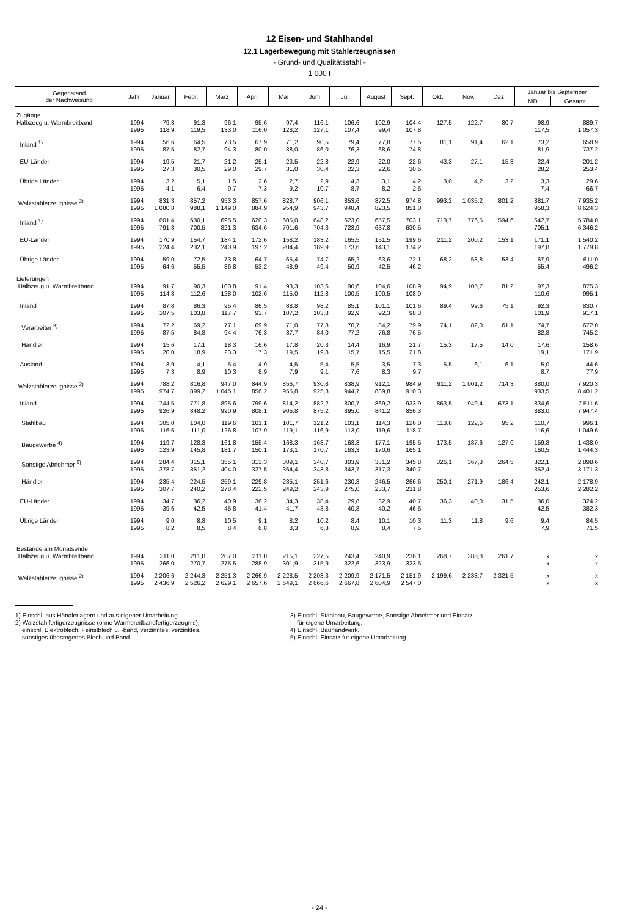12 Eisen- und Stahlhandel
12.1 Lagerbewegung mit Stahlerzeugnissen
- Grund- und Qualitätsstahl -
1 000 t
| Gegenstand der Nachweisung | Jahr | Januar | Febr. | März | April | Mai | Juni | Juli | August | Sept. | Okt. | Nov. | Dez. | Januar bis September | |
| --- | --- | --- | --- | --- | --- | --- | --- | --- | --- | --- | --- | --- | --- | --- | --- |
| | | | | | | | | | | | | | | MD | Gesamt |
| Zugänge | | | | | | | | | | | | | | | |
| Halbzeug u. Warmbreitband | 1994 1995 | 79,3 118,9 | 91,3 119,5 | 96,1 133,0 | 95,6 116,0 | 97,4 128,2 | 116,1 127,1 | 106,6 107,4 | 102,9 99,4 | 104,4 107,8 | 127,5 | 122,7 | 80,7 | 98,9 117,5 | 889,7 1 057,3 |
| Inland <sup>1)</sup> | 1994 1995 | 56,6 87,5 | 64,5 82,7 | 73,5 94,3 | 67,9 80,0 | 71,2 88,0 | 90,5 86,0 | 79,4 76,3 | 77,8 68,6 | 77,5 74,8 | 81,1 | 91,4 | 62,1 | 73,2 81,9 | 658,9 737,2 |
| EU-Länder | 1994 1995 | 19,5 27,3 | 21,7 30,5 | 21,2 29,0 | 25,1 29,7 | 23,5 31,0 | 22,8 30,4 | 22,9 22,3 | 22,0 22,6 | 22,6 30,5 | 43,3 | 27,1 | 15,3 | 22,4 28,2 | 201,2 253,4 |
| Übrige Länder | 1994 1995 | 3,2 4,1 | 5,1 6,4 | 1,5 9,7 | 2,6 7,3 | 2,7 9,2 | 2,9 10,7 | 4,3 8,7 | 3,1 8,2 | 4,2 2,5 | 3,0 | 4,2 | 3,2 | 3,3 7,4 | 29,6 66,7 |
| Walzstahlerzeugnisse <sup>2)</sup> | 1994 1995 | 831,3 1 080,8 | 857,2 988,1 | 953,3 1 149,0 | 857,6 884,9 | 828,7 954,9 | 906,1 943,7 | 853,6 948,4 | 872,5 823,5 | 974,8 851,0 | 993,2 | 1 035,2 | 801,2 | 881,7 958,3 | 7 935,2 8 624,3 |
| Inland <sup>1)</sup> | 1994 1995 | 601,4 791,8 | 630,1 700,5 | 695,5 821,3 | 620,3 634,6 | 605,0 701,6 | 648,2 704,3 | 623,0 723,9 | 657,5 637,8 | 703,1 630,5 | 713,7 | 776,5 | 594,6 | 642,7 705,1 | 5 784,0 6 346,2 |
| EU-Länder | 1994 1995 | 170,9 224,4 | 154,7 232,1 | 184,1 240,9 | 172,6 197,2 | 158,2 204,4 | 183,2 189,9 | 165,5 173,6 | 151,5 143,1 | 199,6 174,2 | 211,2 | 200,2 | 153,1 | 171,1 197,8 | 1 540,2 1 779,8 |
| Übrige Länder | 1994 1995 | 59,0 64,6 | 72,5 55,5 | 73,8 86,8 | 64,7 53,2 | 65,4 48,9 | 74,7 49,4 | 65,2 50,9 | 63,6 42,5 | 72,1 46,2 | 68,2 | 58,8 | 53,4 | 67,9 55,4 | 611,0 496,2 |
| Lieferungen | | | | | | | | | | | | | | | |
| Halbzeug u. Warmbreitband | 1994 1995 | 91,7 114,8 | 90,3 112,6 | 100,8 128,0 | 91,4 102,6 | 93,3 115,0 | 103,6 112,8 | 90,6 100,5 | 104,6 100,5 | 108,9 108,0 | 94,9 | 105,7 | 81,2 | 97,3 110,6 | 875,3 995,1 |
| Inland | 1994 1995 | 87,8 107,5 | 86,3 103,8 | 95,4 117,7 | 86,5 93,7 | 88,8 107,2 | 98,2 103,8 | 85,1 92,9 | 101,1 92,3 | 101,6 98,3 | 89,4 | 99,6 | 75,1 | 92,3 101,9 | 830,7 917,1 |
| Verarbeiter <sup>3)</sup> | 1994 1995 | 72,2 87,5 | 69,2 84,8 | 77,1 94,4 | 69,9 76,3 | 71,0 87,7 | 77,8 84,0 | 70,7 77,2 | 84,2 76,8 | 79,9 76,5 | 74,1 | 82,0 | 61,1 | 74,7 82,8 | 672,0 745,2 |
| Händler | 1994 1995 | 15,6 20,0 | 17,1 18,9 | 18,3 23,3 | 16,6 17,3 | 17,8 19,5 | 20,3 19,8 | 14,4 15,7 | 16,9 15,5 | 21,7 21,8 | 15,3 | 17,5 | 14,0 | 17,6 19,1 | 158,6 171,9 |
| Ausland | 1994 1995 | 3,9 7,3 | 4,1 8,9 | 5,4 10,3 | 4,9 8,9 | 4,5 7,9 | 5,4 9,1 | 5,5 7,6 | 3,5 8,3 | 7,3 9,7 | 5,5 | 6,1 | 6,1 | 5,0 8,7 | 44,6 77,9 |
| Walzstahlerzeugnisse <sup>2)</sup> | 1994 1995 | 788,2 974,7 | 816,8 899,2 | 947,0 1 045,1 | 844,9 856,2 | 856,7 955,8 | 930,8 925,3 | 838,9 944,7 | 912,1 889,8 | 984,9 910,3 | 911,2 | 1 001,2 | 714,3 | 880,0 933,5 | 7 920,3 8 401,2 |
| Inland | 1994 1995 | 744,5 926,9 | 771,8 848,2 | 895,6 990,9 | 799,6 808,1 | 814,2 905,8 | 882,2 875,2 | 800,7 895,0 | 869,2 841,2 | 933,9 856,3 | 863,5 | 949,4 | 673,1 | 834,6 883,0 | 7 511,6 7 947,4 |
| Stahlbau | 1994 1995 | 105,0 116,6 | 104,0 111,0 | 119,6 126,8 | 101,1 107,9 | 101,7 119,1 | 121,2 116,9 | 103,1 113,0 | 114,3 119,6 | 126,0 118,7 | 113,8 | 122,6 | 95,2 | 110,7 116,6 | 996,1 1 049,6 |
| Baugewerbe <sup>4)</sup> | 1994 1995 | 119,7 123,9 | 128,3 145,8 | 161,8 181,7 | 155,4 150,1 | 168,3 173,1 | 168,7 170,7 | 163,3 163,3 | 177,1 170,6 | 195,5 165,1 | 173,5 | 187,6 | 127,0 | 159,8 160,5 | 1 438,0 1 444,3 |
| Sonstige Abnehmer <sup>5)</sup> | 1994 1995 | 284,4 378,7 | 315,1 351,2 | 355,1 404,0 | 313,3 327,5 | 309,1 364,4 | 340,7 343,8 | 303,9 343,7 | 331,2 317,3 | 345,8 340,7 | 326,1 | 367,3 | 264,5 | 322,1 352,4 | 2 898,6 3 171,3 |
| Händler | 1994 1995 | 235,4 307,7 | 224,5 240,2 | 259,1 278,4 | 229,8 222,5 | 235,1 249,2 | 251,6 243,9 | 230,3 275,0 | 246,5 233,7 | 266,6 231,8 | 250,1 | 271,9 | 186,4 | 242,1 253,6 | 2 178,9 2 282,2 |
| EU-Länder | 1994 1995 | 34,7 39,6 | 36,2 42,5 | 40,9 45,8 | 36,2 41,4 | 34,3 41,7 | 38,4 43,8 | 29,8 40,8 | 32,9 40,2 | 40,7 46,5 | 36,3 | 40,0 | 31,5 | 36,0 42,5 | 324,2 382,3 |
| Übrige Länder | 1994 1995 | 9,0 8,2 | 8,8 8,5 | 10,5 8,4 | 9,1 6,8 | 8,2 8,3 | 10,2 6,3 | 8,4 8,9 | 10,1 8,4 | 10,3 7,5 | 11,3 | 11,8 | 9,6 | 9,4 7,9 | 84,5 71,5 |
| Bestände am Monatsende | | | | | | | | | | | | | | | |
| Halbzeug u. Warmbreitband | 1994 1995 | 211,0 266,0 | 211,8 270,7 | 207,0 275,5 | 211,0 288,9 | 215,1 301,9 | 227,5 315,9 | 243,4 322,6 | 240,9 323,9 | 236,1 323,5 | 268,7 | 285,8 | 261,7 | x x | x x |
| Walzstahlerzeugnisse <sup>2)</sup> | 1994 1995 | 2 206,6 2 436,9 | 2 244,3 2 526,2 | 2 251,3 2 629,1 | 2 266,9 2 657,6 | 2 228,5 2 649,1 | 2 203,3 2 666,6 | 2 209,9 2 667,8 | 2 171,5 2 604,9 | 2 151,9 2 547,0 | 2 199,6 | 2 233,7 | 2 321,5 | x x | x x |
1) Einschl. aus Händlerlagern und aus eigener Umarbeitung.
2) Walzstahlfertigerzeugnisse (ohne Warmbreitbandfertigerzeugnis),
einschl. Elektroblech, Feinstblech u. -band, verzinntes, verzinktes,
sonstiges überzogenes Blech und Band.
3) Einschl. Stahlbau, Baugewerbe, Sonstige Abnehmer und Einsatz
für eigene Umarbeitung.
4) Einschl. Bauhandwerk.
5) Einschl. Einsatz für eigene Umarbeitung.
- 24 -